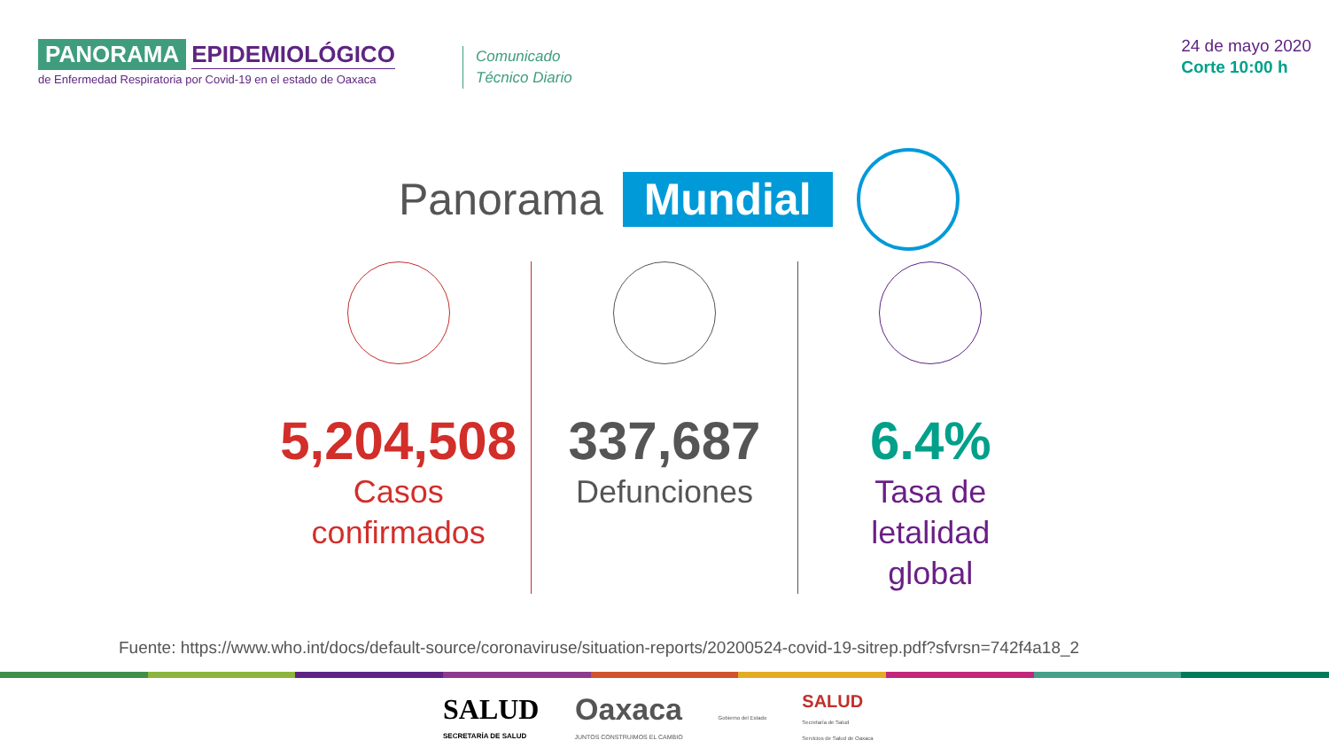PANORAMA EPIDEMIOLÓGICO
de Enfermedad Respiratoria por Covid-19 en el estado de Oaxaca
Comunicado
Técnico Diario
24 de mayo 2020
Corte 10:00 h
Panorama Mundial
5,204,508
Casos
confirmados
337,687
Defunciones
6.4%
Tasa de
letalidad
global
Fuente: https://www.who.int/docs/default-source/coronaviruse/situation-reports/20200524-covid-19-sitrep.pdf?sfvrsn=742f4a18_2
SALUD
SECRETARÍA DE SALUD
Oaxaca
JUNTOS CONSTRUIMOS EL CAMBIO
Gobierno del Estado
SALUD
Secretaría de Salud
Servicios de Salud de Oaxaca